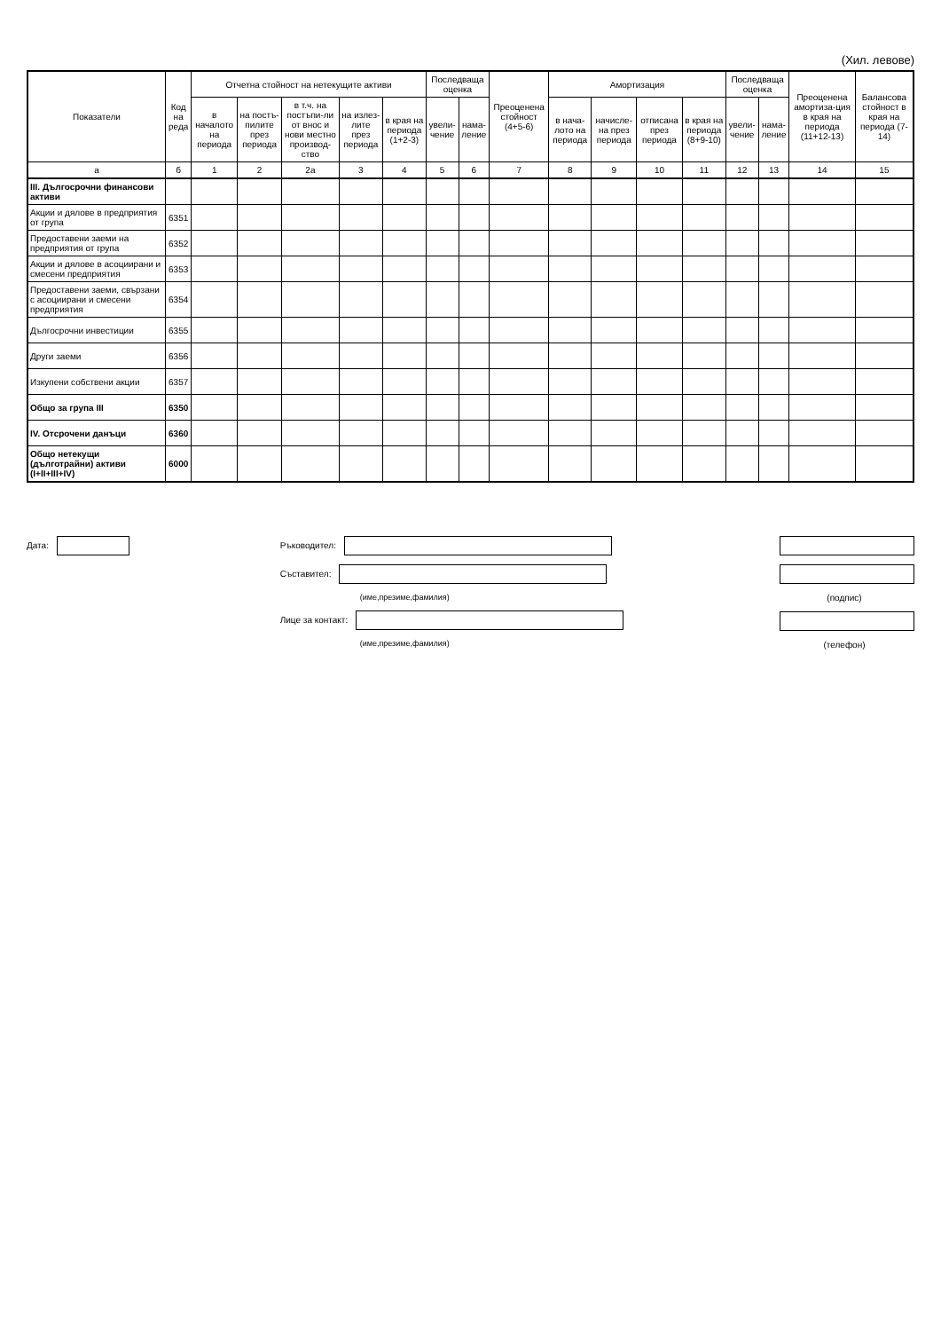(Хил. левове)
| Показатели | Код на реда | Отчетна стойност на нетекущите активи | | | | | Последваща оценка | | Преоценена стойност (4+5-6) | Амортизация | | | | Последваща оценка | | Преоценена амортиза-ция в края на периода (11+12-13) | Балансова стойност в края на периода (7-14) |
| --- | --- | --- | --- | --- | --- | --- | --- | --- | --- | --- | --- | --- | --- | --- | --- | --- | --- |
| | | в началото на периода | на постъ-пилите през периода | в т.ч. на постъпи-ли от внос и нови местно производ-ство | на излез-лите през периода | в края на периода (1+2-3) | увели-чение | нама-ление | | в нача-лото на периода | начисле-на през периода | отписана през периода | в края на периода (8+9-10) | увели-чение | нама-ление | | |
| а | б | 1 | 2 | 2а | 3 | 4 | 5 | 6 | 7 | 8 | 9 | 10 | 11 | 12 | 13 | 14 | 15 |
| III. Дългосрочни финансови активи | | | | | | | | | | | | | | | | | |
| Акции и дялове в предприятия от група | 6351 | | | | | | | | | | | | | | | | |
| Предоставени заеми на предприятия от група | 6352 | | | | | | | | | | | | | | | | |
| Акции и дялове в асоциирани и смесени предприятия | 6353 | | | | | | | | | | | | | | | | |
| Предоставени заеми, свързани с асоциирани и смесени предприятия | 6354 | | | | | | | | | | | | | | | | |
| Дългосрочни инвестиции | 6355 | | | | | | | | | | | | | | | | |
| Други заеми | 6356 | | | | | | | | | | | | | | | | |
| Изкупени собствени акции | 6357 | | | | | | | | | | | | | | | | |
| Общо за група III | 6350 | | | | | | | | | | | | | | | | |
| IV. Отсрочени данъци | 6360 | | | | | | | | | | | | | | | | |
| Общо нетекущи (дълготрайни) активи (I+II+III+IV) | 6000 | | | | | | | | | | | | | | | | |
Дата: Ръководител:
Съставител:
(име,презиме,фамилия)
Лице за контакт:
(име,презиме,фамилия)
(подпис)
(телефон)